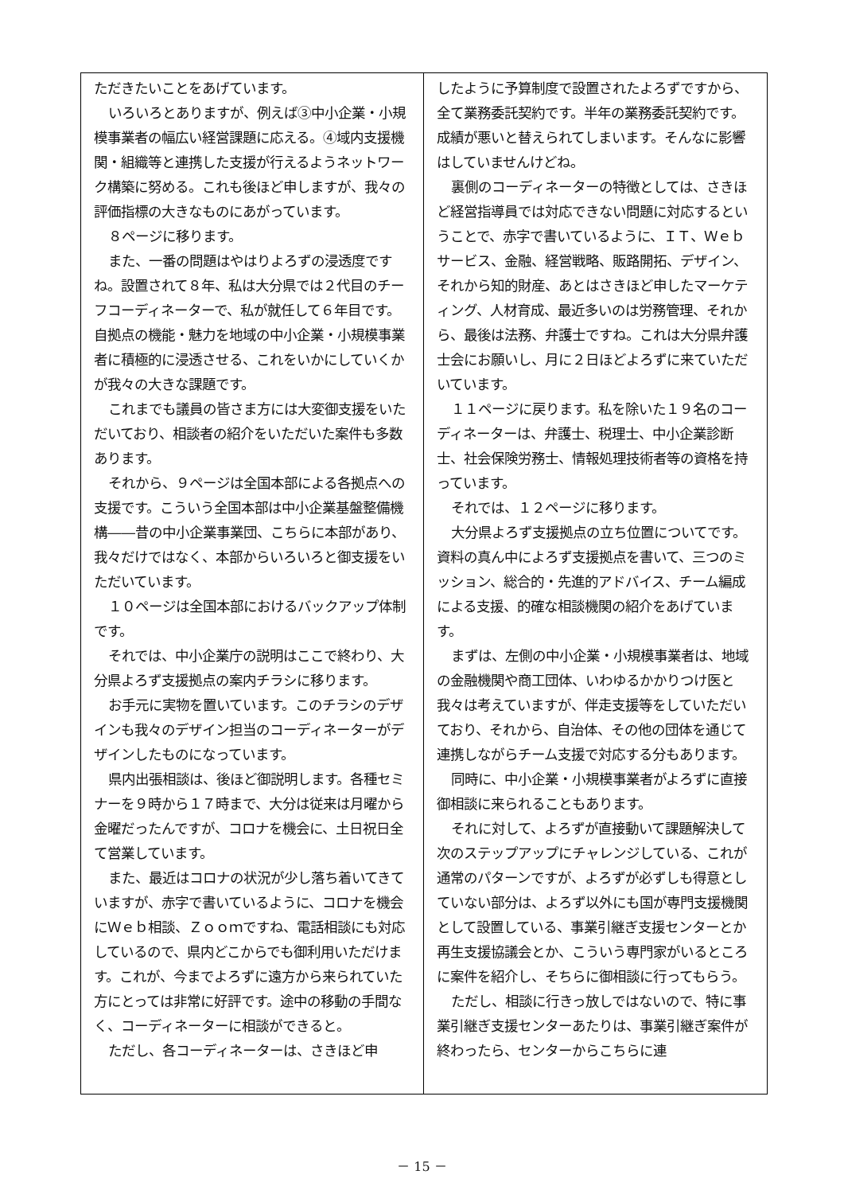ただきたいことをあげています。
いろいろとありますが、例えば③中小企業・小規模事業者の幅広い経営課題に応える。④域内支援機関・組織等と連携した支援が行えるようネットワーク構築に努める。これも後ほど申しますが、我々の評価指標の大きなものにあがっています。
８ページに移ります。
また、一番の問題はやはりよろずの浸透度ですね。設置されて８年、私は大分県では２代目のチーフコーディネーターで、私が就任して６年目です。自拠点の機能・魅力を地域の中小企業・小規模事業者に積極的に浸透させる、これをいかにしていくかが我々の大きな課題です。
これまでも議員の皆さま方には大変御支援をいただいており、相談者の紹介をいただいた案件も多数あります。
それから、９ページは全国本部による各拠点への支援です。こういう全国本部は中小企業基盤整備機構――昔の中小企業事業団、こちらに本部があり、我々だけではなく、本部からいろいろと御支援をいただいています。
１０ページは全国本部におけるバックアップ体制です。
それでは、中小企業庁の説明はここで終わり、大分県よろず支援拠点の案内チラシに移ります。
お手元に実物を置いています。このチラシのデザインも我々のデザイン担当のコーディネーターがデザインしたものになっています。
県内出張相談は、後ほど御説明します。各種セミナーを９時から１７時まで、大分は従来は月曜から金曜だったんですが、コロナを機会に、土日祝日全て営業しています。
また、最近はコロナの状況が少し落ち着いてきていますが、赤字で書いているように、コロナを機会にＷｅｂ相談、Ｚｏｏｍですね、電話相談にも対応しているので、県内どこからでも御利用いただけます。これが、今までよろずに遠方から来られていた方にとっては非常に好評です。途中の移動の手間なく、コーディネーターに相談ができると。
ただし、各コーディネーターは、さきほど申
したように予算制度で設置されたよろずですから、全て業務委託契約です。半年の業務委託契約です。成績が悪いと替えられてしまいます。そんなに影響はしていませんけどね。
裏側のコーディネーターの特徴としては、さきほど経営指導員では対応できない問題に対応するということで、赤字で書いているように、ＩＴ、Ｗｅｂサービス、金融、経営戦略、販路開拓、デザイン、それから知的財産、あとはさきほど申したマーケティング、人材育成、最近多いのは労務管理、それから、最後は法務、弁護士ですね。これは大分県弁護士会にお願いし、月に２日ほどよろずに来ていただいています。
１１ページに戻ります。私を除いた１９名のコーディネーターは、弁護士、税理士、中小企業診断士、社会保険労務士、情報処理技術者等の資格を持っています。
それでは、１２ページに移ります。
大分県よろず支援拠点の立ち位置についてです。資料の真ん中によろず支援拠点を書いて、三つのミッション、総合的・先進的アドバイス、チーム編成による支援、的確な相談機関の紹介をあげています。
まずは、左側の中小企業・小規模事業者は、地域の金融機関や商工団体、いわゆるかかりつけ医と我々は考えていますが、伴走支援等をしていただいており、それから、自治体、その他の団体を通じて連携しながらチーム支援で対応する分もあります。
同時に、中小企業・小規模事業者がよろずに直接御相談に来られることもあります。
それに対して、よろずが直接動いて課題解決して次のステップアップにチャレンジしている、これが通常のパターンですが、よろずが必ずしも得意としていない部分は、よろず以外にも国が専門支援機関として設置している、事業引継ぎ支援センターとか再生支援協議会とか、こういう専門家がいるところに案件を紹介し、そちらに御相談に行ってもらう。
ただし、相談に行きっ放しではないので、特に事業引継ぎ支援センターあたりは、事業引継ぎ案件が終わったら、センターからこちらに連
－ 15 －